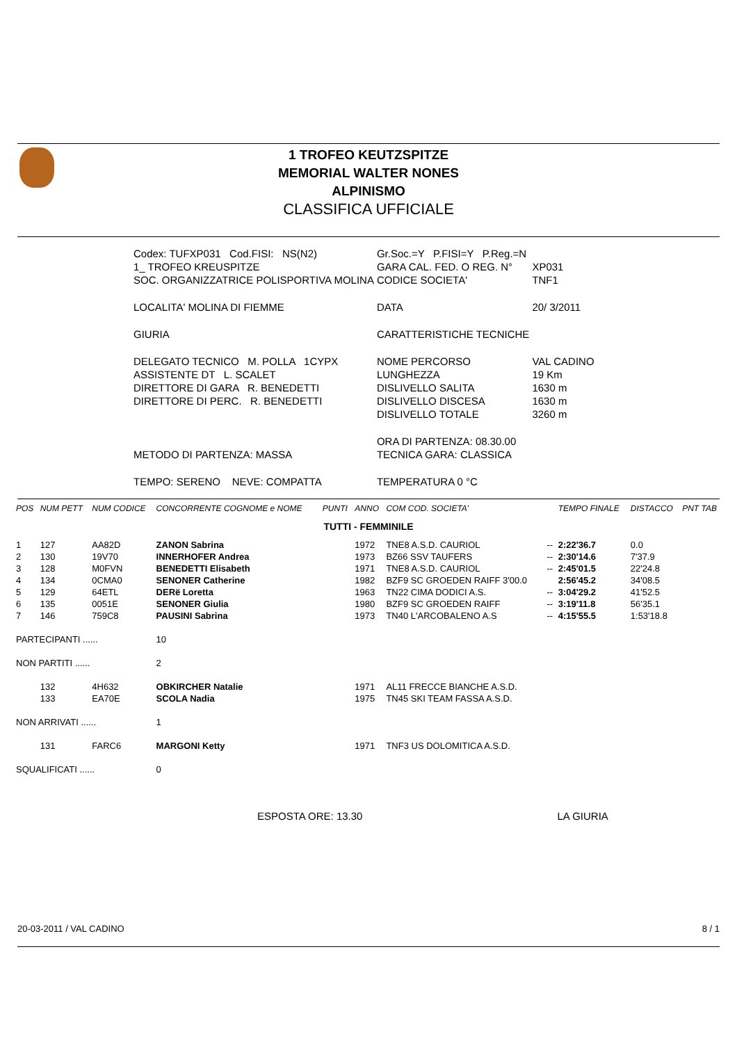1 TROFEO KEUTZSPITZE
MEMORIAL WALTER NONES
ALPINISMO
CLASSIFICA UFFICIALE
| Codex: TUFXP031 Cod.FISI: NS(N2) | Gr.Soc.=Y P.FISI=Y P.Reg.=N | |
| 1_ TROFEO KREUSPITZE | GARA CAL. FED. O REG. N° | XP031 |
| SOC. ORGANIZZATRICE POLISPORTIVA MOLINA | CODICE SOCIETA' | TNF1 |
| LOCALITA' MOLINA DI FIEMME | DATA | 20/ 3/2011 |
| GIURIA | CARATTERISTICHE TECNICHE | |
| DELEGATO TECNICO M. POLLA 1CYPX | NOME PERCORSO | VAL CADINO |
| ASSISTENTE DT L. SCALET | LUNGHEZZA | 19 Km |
| DIRETTORE DI GARA R. BENEDETTI | DISLIVELLO SALITA | 1630 m |
| DIRETTORE DI PERC. R. BENEDETTI | DISLIVELLO DISCESA | 1630 m |
| | DISLIVELLO TOTALE | 3260 m |
| | ORA DI PARTENZA: 08.30.00 | |
| METODO DI PARTENZA: MASSA | TECNICA GARA: CLASSICA | |
| TEMPO: SERENO NEVE: COMPATTA | TEMPERATURA 0 °C | |
| POS | NUM PETT | NUM CODICE | CONCORRENTE COGNOME e NOME | PUNTI | ANNO | COM COD. SOCIETA' | | TEMPO FINALE | DISTACCO | PNT TAB |
| --- | --- | --- | --- | --- | --- | --- | --- | --- | --- | --- |
| TUTTI - FEMMINILE | | | | | | | | | | |
| 1 | 127 | AA82D | ZANON Sabrina | | 1972 | TNE8 A.S.D. CAURIOL | -- | 2:22'36.7 | 0.0 | |
| 2 | 130 | 19V70 | INNERHOFER Andrea | | 1973 | BZ66 SSV TAUFERS | -- | 2:30'14.6 | 7'37.9 | |
| 3 | 128 | M0FVN | BENEDETTI Elisabeth | | 1971 | TNE8 A.S.D. CAURIOL | -- | 2:45'01.5 | 22'24.8 | |
| 4 | 134 | 0CMA0 | SENONER Catherine | | 1982 | BZF9 SC GROEDEN RAIFF 3'00.0 | | 2:56'45.2 | 34'08.5 | |
| 5 | 129 | 64ETL | DERë Loretta | | 1963 | TN22 CIMA DODICI A.S. | -- | 3:04'29.2 | 41'52.5 | |
| 6 | 135 | 0051E | SENONER Giulia | | 1980 | BZF9 SC GROEDEN RAIFF | -- | 3:19'11.8 | 56'35.1 | |
| 7 | 146 | 759C8 | PAUSINI Sabrina | | 1973 | TN40 L'ARCOBALENO A.S | -- | 4:15'55.5 | 1:53'18.8 | |
| PARTECIPANTI ...... | | | 10 | | | | | | | |
| NON PARTITI ...... | | | 2 | | | | | | | |
| | 132 | 4H632 | OBKIRCHER Natalie | | 1971 | AL11 FRECCE BIANCHE A.S.D. | | | | |
| | 133 | EA70E | SCOLA Nadia | | 1975 | TN45 SKI TEAM FASSA A.S.D. | | | | |
| NON ARRIVATI ...... | | | 1 | | | | | | | |
| | 131 | FARC6 | MARGONI Ketty | | 1971 | TNF3 US DOLOMITICA A.S.D. | | | | |
| SQUALIFICATI ...... | | | 0 | | | | | | | |
ESPOSTA ORE: 13.30 LA GIURIA
20-03-2011 / VAL CADINO 8 / 1